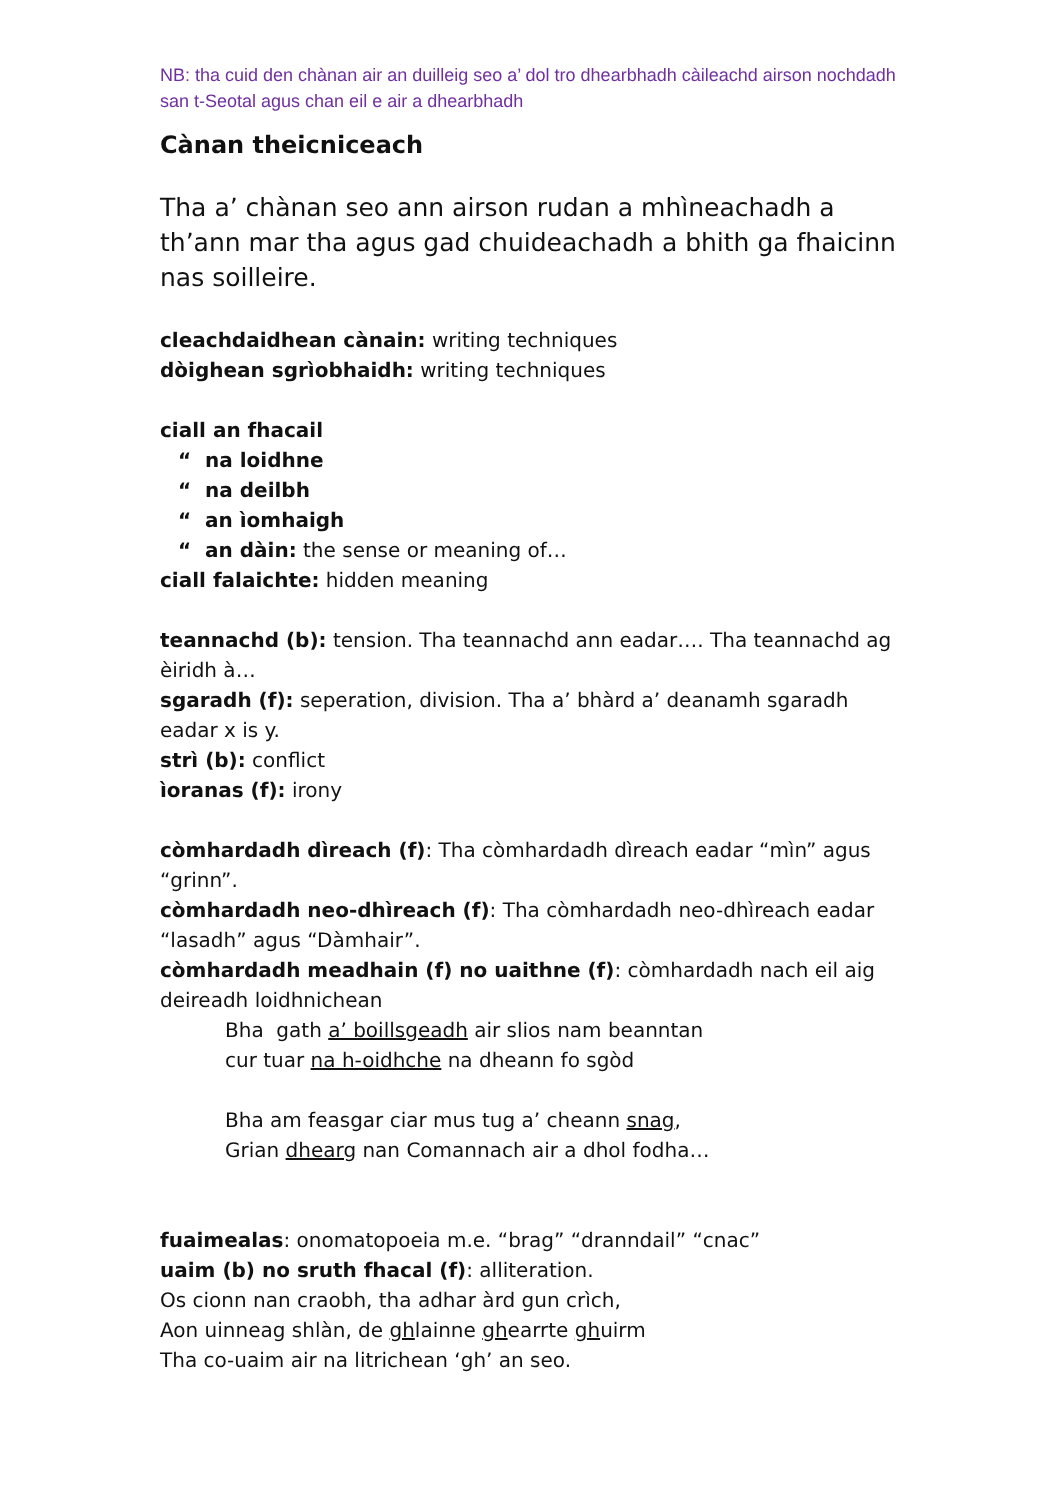NB: tha cuid den chànan air an duilleig seo a’ dol tro dhearbhadh càileachd airson nochdadh san t-Seotal agus chan eil e air a dhearbhadh
Cànan theicniceach
Tha a’ chànan seo ann airson rudan a mhìneachadh a th’ann mar tha agus gad chuideachadh a bhith ga fhaicinn nas soilleire.
cleachdaidhean cànain: writing techniques
dòighean sgrìobhaidh: writing techniques
ciall an fhacail
“ na loidhne
“ na deilbh
“ an ìomhaigh
“ an dàin: the sense or meaning of…
ciall falaichte: hidden meaning
teannachd (b): tension. Tha teannachd ann eadar…. Tha teannachd ag èiridh à…
sgaradh (f): seperation, division. Tha a’ bhàrd a’ deanamh sgaradh eadar x is y.
strì (b): conflict
ìoranas (f): irony
còmhardadh dìreach (f): Tha còmhardadh dìreach eadar “mìn” agus “grinn”.
còmhardadh neo-dhìreach (f): Tha còmhardadh neo-dhìreach eadar “lasadh” agus “Dàmhair”.
còmhardadh meadhain (f) no uaithne (f): còmhardadh nach eil aig deireadh loidhnichean
Bha gath a’ boillsgeadh air slios nam beanntan
cur tuar na h-oidhche na dheann fo sgòd
Bha am feasgar ciar mus tug a’ cheann snag,
Grian dhearg nan Comannach air a dhol fodha…
fuaimealas: onomatopoeia m.e. “brag” “dranndail” “cnac”
uaim (b) no sruth fhacal (f): alliteration.
Os cionn nan craobh, tha adhar àrd gun crìch,
Aon uinneag shlàn, de ghlainne ghearrte ghuirm
Tha co-uaim air na litrichean ‘gh’ an seo.